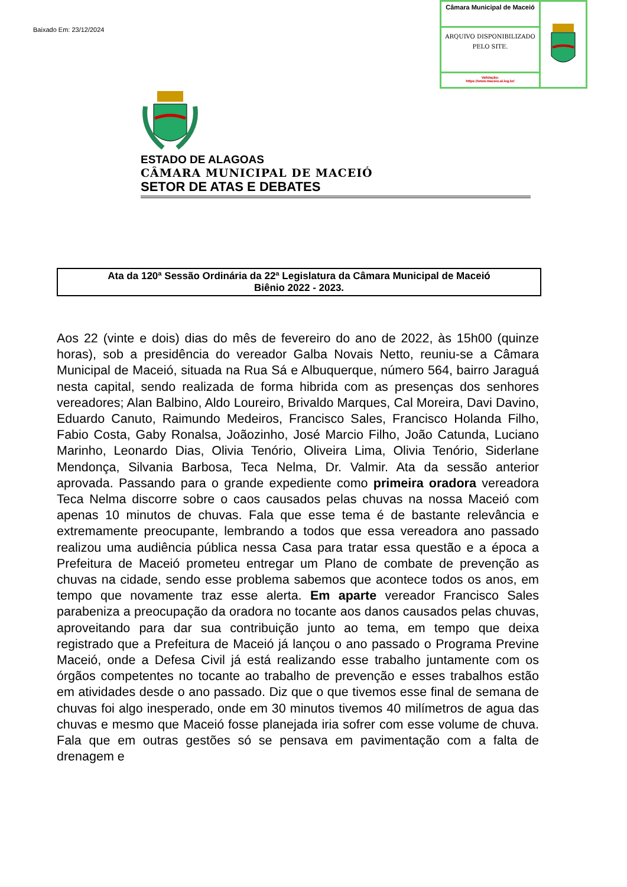Baixado Em: 23/12/2024
Câmara Municipal de Maceió
ARQUIVO DISPONIBILIZADO PELO SITE.
Validação:
https://www.maceio.al.leg.br/
ESTADO DE ALAGOAS
CÂMARA MUNICIPAL DE MACEIÓ
SETOR DE ATAS E DEBATES
Ata da 120ª Sessão Ordinária da 22ª Legislatura da Câmara Municipal de Maceió
Biênio 2022 - 2023.
Aos 22 (vinte e dois) dias do mês de fevereiro do ano de 2022, às 15h00 (quinze horas), sob a presidência do vereador Galba Novais Netto, reuniu-se a Câmara Municipal de Maceió, situada na Rua Sá e Albuquerque, número 564, bairro Jaraguá nesta capital, sendo realizada de forma hibrida com as presenças dos senhores vereadores; Alan Balbino, Aldo Loureiro, Brivaldo Marques, Cal Moreira, Davi Davino, Eduardo Canuto, Raimundo Medeiros, Francisco Sales, Francisco Holanda Filho, Fabio Costa, Gaby Ronalsa, Joãozinho, José Marcio Filho, João Catunda, Luciano Marinho, Leonardo Dias, Olivia Tenório, Oliveira Lima, Olivia Tenório, Siderlane Mendonça, Silvania Barbosa, Teca Nelma, Dr. Valmir. Ata da sessão anterior aprovada. Passando para o grande expediente como primeira oradora vereadora Teca Nelma discorre sobre o caos causados pelas chuvas na nossa Maceió com apenas 10 minutos de chuvas. Fala que esse tema é de bastante relevância e extremamente preocupante, lembrando a todos que essa vereadora ano passado realizou uma audiência pública nessa Casa para tratar essa questão e a época a Prefeitura de Maceió prometeu entregar um Plano de combate de prevenção as chuvas na cidade, sendo esse problema sabemos que acontece todos os anos, em tempo que novamente traz esse alerta. Em aparte vereador Francisco Sales parabeniza a preocupação da oradora no tocante aos danos causados pelas chuvas, aproveitando para dar sua contribuição junto ao tema, em tempo que deixa registrado que a Prefeitura de Maceió já lançou o ano passado o Programa Previne Maceió, onde a Defesa Civil já está realizando esse trabalho juntamente com os órgãos competentes no tocante ao trabalho de prevenção e esses trabalhos estão em atividades desde o ano passado. Diz que o que tivemos esse final de semana de chuvas foi algo inesperado, onde em 30 minutos tivemos 40 milímetros de agua das chuvas e mesmo que Maceió fosse planejada iria sofrer com esse volume de chuva. Fala que em outras gestões só se pensava em pavimentação com a falta de drenagem e